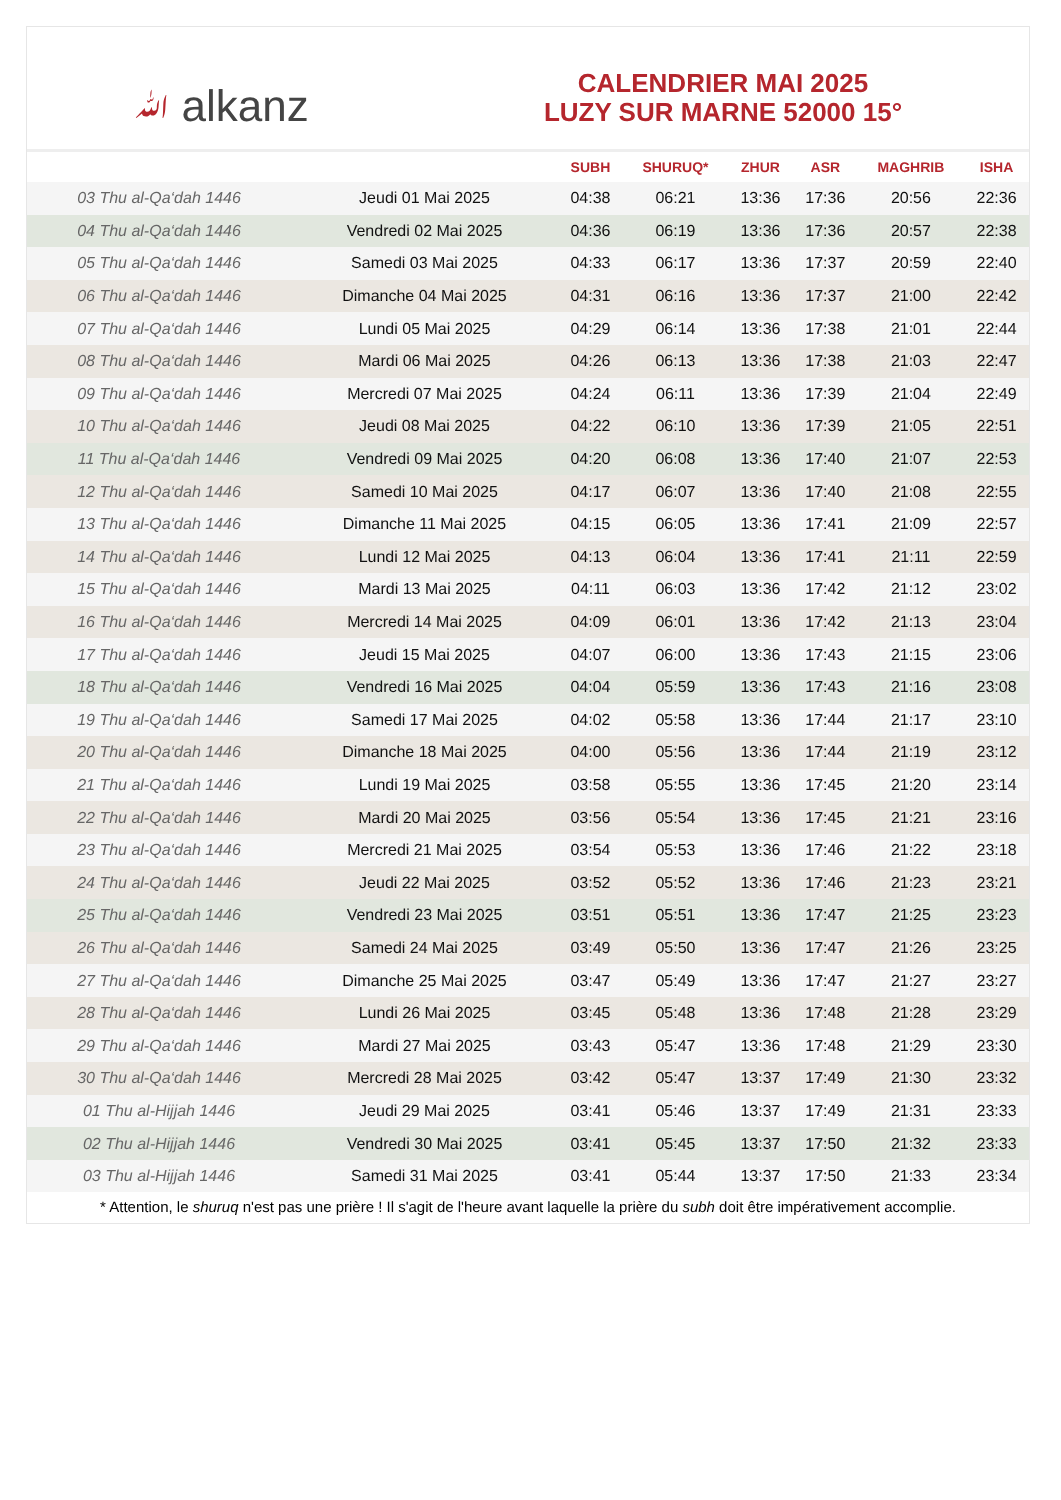ﷲ alkanz
CALENDRIER MAI 2025
LUZY SUR MARNE 52000 15°
| | | SUBH | SHURUQ* | ZHUR | ASR | MAGHRIB | ISHA |
| --- | --- | --- | --- | --- | --- | --- | --- |
| 03 Thu al-Qa‘dah 1446 | Jeudi 01 Mai 2025 | 04:38 | 06:21 | 13:36 | 17:36 | 20:56 | 22:36 |
| 04 Thu al-Qa‘dah 1446 | Vendredi 02 Mai 2025 | 04:36 | 06:19 | 13:36 | 17:36 | 20:57 | 22:38 |
| 05 Thu al-Qa‘dah 1446 | Samedi 03 Mai 2025 | 04:33 | 06:17 | 13:36 | 17:37 | 20:59 | 22:40 |
| 06 Thu al-Qa‘dah 1446 | Dimanche 04 Mai 2025 | 04:31 | 06:16 | 13:36 | 17:37 | 21:00 | 22:42 |
| 07 Thu al-Qa‘dah 1446 | Lundi 05 Mai 2025 | 04:29 | 06:14 | 13:36 | 17:38 | 21:01 | 22:44 |
| 08 Thu al-Qa‘dah 1446 | Mardi 06 Mai 2025 | 04:26 | 06:13 | 13:36 | 17:38 | 21:03 | 22:47 |
| 09 Thu al-Qa‘dah 1446 | Mercredi 07 Mai 2025 | 04:24 | 06:11 | 13:36 | 17:39 | 21:04 | 22:49 |
| 10 Thu al-Qa‘dah 1446 | Jeudi 08 Mai 2025 | 04:22 | 06:10 | 13:36 | 17:39 | 21:05 | 22:51 |
| 11 Thu al-Qa‘dah 1446 | Vendredi 09 Mai 2025 | 04:20 | 06:08 | 13:36 | 17:40 | 21:07 | 22:53 |
| 12 Thu al-Qa‘dah 1446 | Samedi 10 Mai 2025 | 04:17 | 06:07 | 13:36 | 17:40 | 21:08 | 22:55 |
| 13 Thu al-Qa‘dah 1446 | Dimanche 11 Mai 2025 | 04:15 | 06:05 | 13:36 | 17:41 | 21:09 | 22:57 |
| 14 Thu al-Qa‘dah 1446 | Lundi 12 Mai 2025 | 04:13 | 06:04 | 13:36 | 17:41 | 21:11 | 22:59 |
| 15 Thu al-Qa‘dah 1446 | Mardi 13 Mai 2025 | 04:11 | 06:03 | 13:36 | 17:42 | 21:12 | 23:02 |
| 16 Thu al-Qa‘dah 1446 | Mercredi 14 Mai 2025 | 04:09 | 06:01 | 13:36 | 17:42 | 21:13 | 23:04 |
| 17 Thu al-Qa‘dah 1446 | Jeudi 15 Mai 2025 | 04:07 | 06:00 | 13:36 | 17:43 | 21:15 | 23:06 |
| 18 Thu al-Qa‘dah 1446 | Vendredi 16 Mai 2025 | 04:04 | 05:59 | 13:36 | 17:43 | 21:16 | 23:08 |
| 19 Thu al-Qa‘dah 1446 | Samedi 17 Mai 2025 | 04:02 | 05:58 | 13:36 | 17:44 | 21:17 | 23:10 |
| 20 Thu al-Qa‘dah 1446 | Dimanche 18 Mai 2025 | 04:00 | 05:56 | 13:36 | 17:44 | 21:19 | 23:12 |
| 21 Thu al-Qa‘dah 1446 | Lundi 19 Mai 2025 | 03:58 | 05:55 | 13:36 | 17:45 | 21:20 | 23:14 |
| 22 Thu al-Qa‘dah 1446 | Mardi 20 Mai 2025 | 03:56 | 05:54 | 13:36 | 17:45 | 21:21 | 23:16 |
| 23 Thu al-Qa‘dah 1446 | Mercredi 21 Mai 2025 | 03:54 | 05:53 | 13:36 | 17:46 | 21:22 | 23:18 |
| 24 Thu al-Qa‘dah 1446 | Jeudi 22 Mai 2025 | 03:52 | 05:52 | 13:36 | 17:46 | 21:23 | 23:21 |
| 25 Thu al-Qa‘dah 1446 | Vendredi 23 Mai 2025 | 03:51 | 05:51 | 13:36 | 17:47 | 21:25 | 23:23 |
| 26 Thu al-Qa‘dah 1446 | Samedi 24 Mai 2025 | 03:49 | 05:50 | 13:36 | 17:47 | 21:26 | 23:25 |
| 27 Thu al-Qa‘dah 1446 | Dimanche 25 Mai 2025 | 03:47 | 05:49 | 13:36 | 17:47 | 21:27 | 23:27 |
| 28 Thu al-Qa‘dah 1446 | Lundi 26 Mai 2025 | 03:45 | 05:48 | 13:36 | 17:48 | 21:28 | 23:29 |
| 29 Thu al-Qa‘dah 1446 | Mardi 27 Mai 2025 | 03:43 | 05:47 | 13:36 | 17:48 | 21:29 | 23:30 |
| 30 Thu al-Qa‘dah 1446 | Mercredi 28 Mai 2025 | 03:42 | 05:47 | 13:37 | 17:49 | 21:30 | 23:32 |
| 01 Thu al-Hijjah 1446 | Jeudi 29 Mai 2025 | 03:41 | 05:46 | 13:37 | 17:49 | 21:31 | 23:33 |
| 02 Thu al-Hijjah 1446 | Vendredi 30 Mai 2025 | 03:41 | 05:45 | 13:37 | 17:50 | 21:32 | 23:33 |
| 03 Thu al-Hijjah 1446 | Samedi 31 Mai 2025 | 03:41 | 05:44 | 13:37 | 17:50 | 21:33 | 23:34 |
* Attention, le shuruq n'est pas une prière ! Il s'agit de l'heure avant laquelle la prière du subh doit être impérativement accomplie.